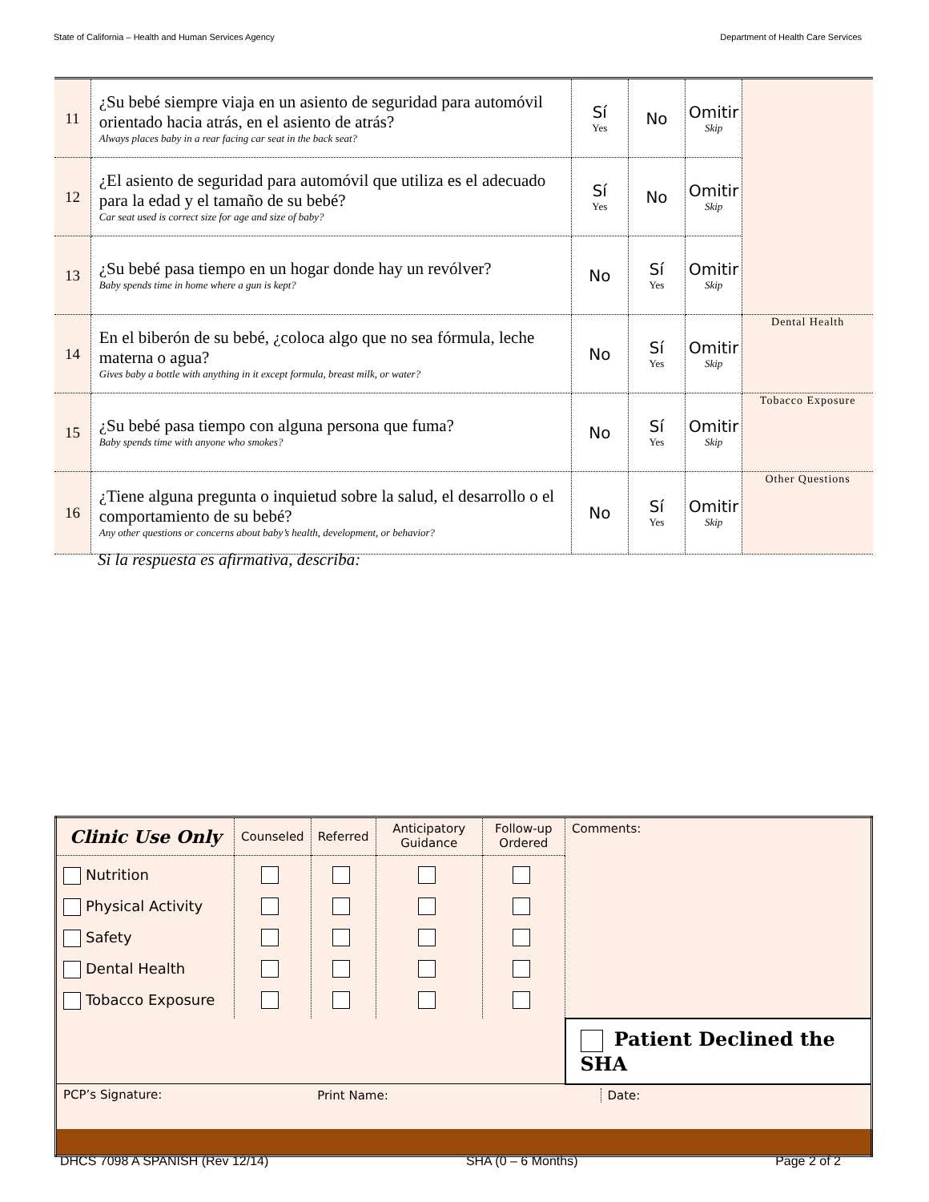State of California – Health and Human Services Agency Department of Health Care Services
| 11 | ¿Su bebé siempre viaja en un asiento de seguridad para automóvil orientado hacia atrás, en el asiento de atrás? Always places baby in a rear facing car seat in the back seat? | Sí Yes | No | Omitir Skip | |
| 12 | ¿El asiento de seguridad para automóvil que utiliza es el adecuado para la edad y el tamaño de su bebé? Car seat used is correct size for age and size of baby? | Sí Yes | No | Omitir Skip | |
| 13 | ¿Su bebé pasa tiempo en un hogar donde hay un revólver? Baby spends time in home where a gun is kept? | No | Sí Yes | Omitir Skip | |
| 14 | En el biberón de su bebé, ¿coloca algo que no sea fórmula, leche materna o agua? Gives baby a bottle with anything in it except formula, breast milk, or water? | No | Sí Yes | Omitir Skip | Dental Health |
| 15 | ¿Su bebé pasa tiempo con alguna persona que fuma? Baby spends time with anyone who smokes? | No | Sí Yes | Omitir Skip | Tobacco Exposure |
| 16 | ¿Tiene alguna pregunta o inquietud sobre la salud, el desarrollo o el comportamiento de su bebé? Any other questions or concerns about baby’s health, development, or behavior? | No | Sí Yes | Omitir Skip | Other Questions |
Si la respuesta es afirmativa, describa:
| Clinic Use Only | Counseled | Referred | Anticipatory Guidance | Follow-up Ordered | Comments: |
| Nutrition Physical Activity Safety Dental Health Tobacco Exposure | | | | | |
| | | | | | Patient Declined the SHA |
| PCP’s Signature: | | Print Name: Date: | | | |
DHCS 7098 A SPANISH (Rev 12/14) SHA (0 – 6 Months) Page 2 of 2